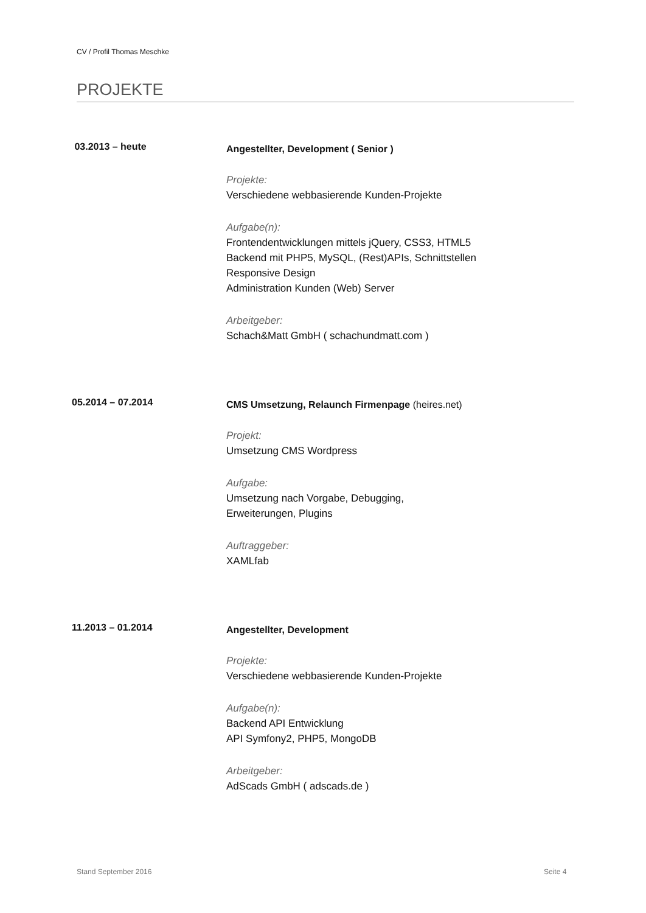CV / Profil Thomas Meschke
PROJEKTE
03.2013 – heute
Angestellter, Development ( Senior )
Projekte:
Verschiedene webbasierende Kunden-Projekte
Aufgabe(n):
Frontendentwicklungen mittels jQuery, CSS3, HTML5
Backend mit PHP5, MySQL, (Rest)APIs, Schnittstellen
Responsive Design
Administration Kunden (Web) Server
Arbeitgeber:
Schach&Matt GmbH ( schachundmatt.com )
05.2014 – 07.2014
CMS Umsetzung, Relaunch Firmenpage (heires.net)
Projekt:
Umsetzung CMS Wordpress
Aufgabe:
Umsetzung nach Vorgabe, Debugging,
Erweiterungen, Plugins
Auftraggeber:
XAMLfab
11.2013 – 01.2014
Angestellter, Development
Projekte:
Verschiedene webbasierende Kunden-Projekte
Aufgabe(n):
Backend API Entwicklung
API Symfony2, PHP5, MongoDB
Arbeitgeber:
AdScads GmbH ( adscads.de )
Stand September 2016 Seite 4